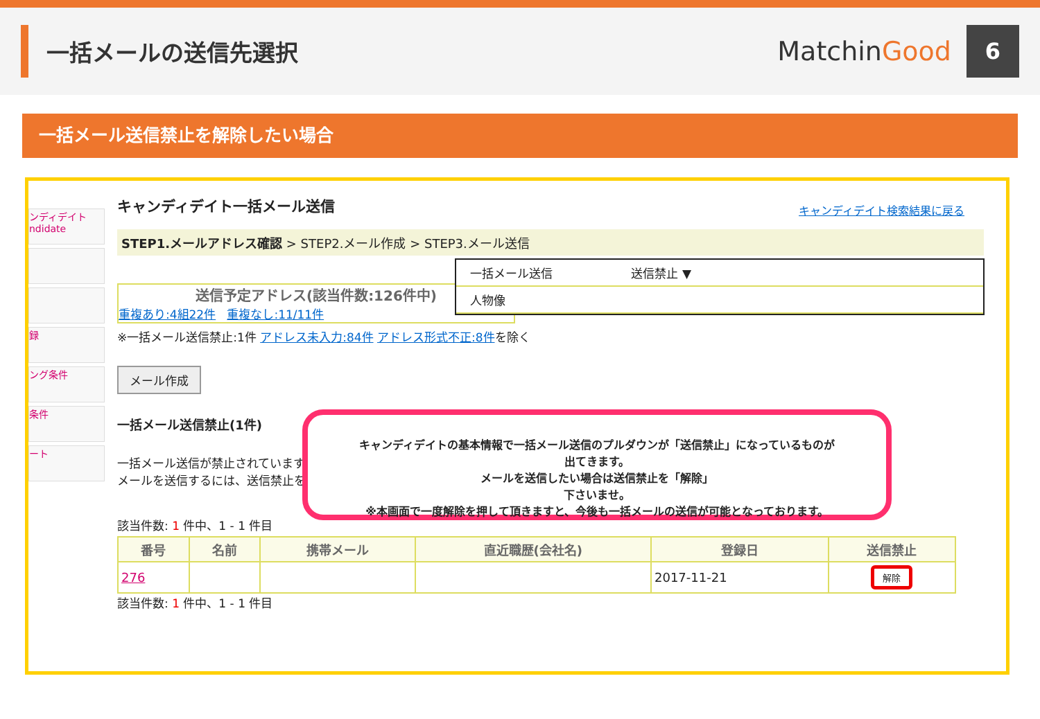一括メールの送信先選択
MatchinGood
6
一括メール送信禁止を解除したい場合
ンディデイト ndidate
録
ング条件
条件
ート
キャンディデイト一括メール送信
STEP1.メールアドレス確認 > STEP2.メール作成 > STEP3.メール送信
送信予定アドレス(該当件数:126件中)
重複あり:4組22件 重複なし:11/11件
※一括メール送信禁止:1件 アドレス未入力:84件 アドレス形式不正:8件を除く
メール作成
一括メール送信禁止(1件)
一括メール送信が禁止されています
メールを送信するには、送信禁止を
該当件数: 1 件中、1 - 1 件目
| 番号 | 名前 | 携帯メール | 直近職歴(会社名) | 登録日 | 送信禁止 |
| --- | --- | --- | --- | --- | --- |
| 276 | | | | 2017-11-21 | 解除 |
該当件数: 1 件中、1 - 1 件目
キャンディデイト検索結果に戻る
一括メール送信 送信禁止 ▼
人物像
キャンディデイトの基本情報で一括メール送信のプルダウンが「送信禁止」になっているものが
出てきます。
メールを送信したい場合は送信禁止を「解除」
下さいませ。
※本画面で一度解除を押して頂きますと、今後も一括メールの送信が可能となっております。